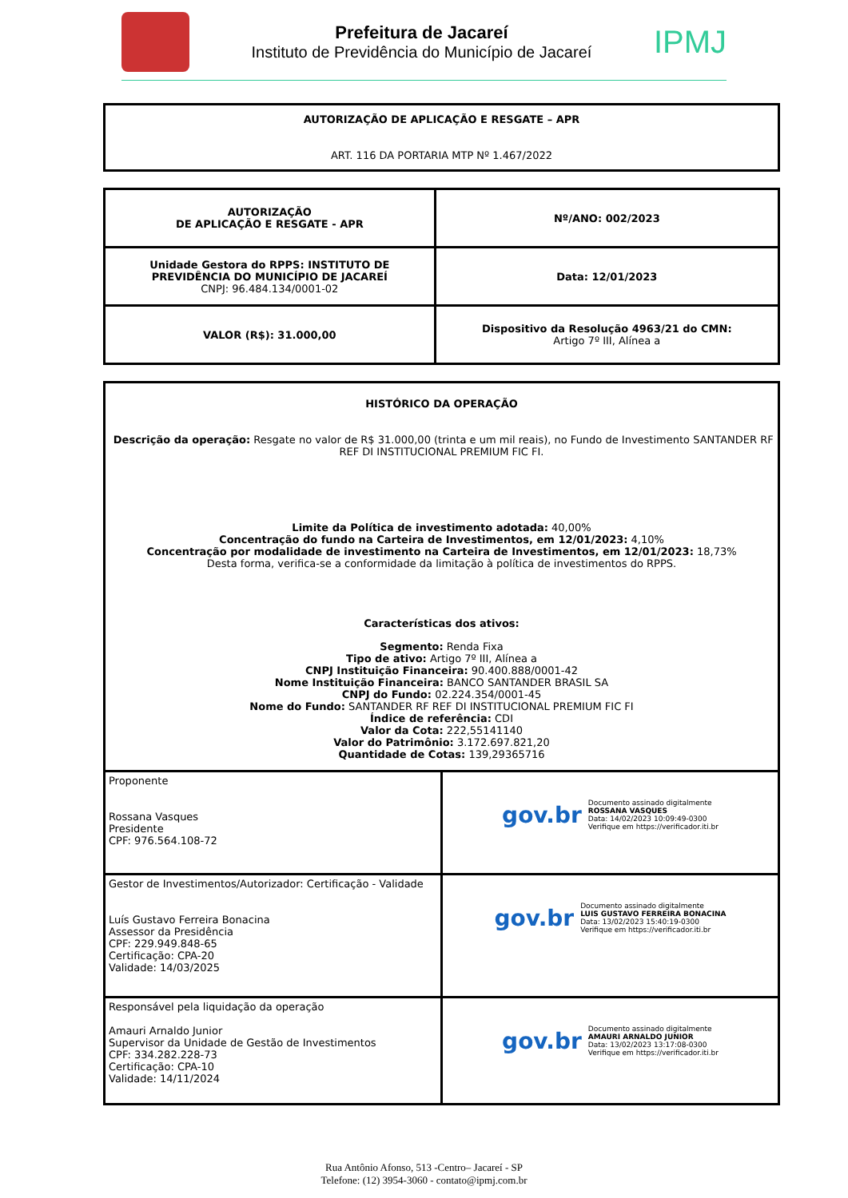Prefeitura de Jacareí
Instituto de Previdência do Município de Jacareí
IPMJ
| AUTORIZAÇÃO DE APLICAÇÃO E RESGATE – APR ART. 116 DA PORTARIA MTP Nº 1.467/2022 |
| AUTORIZAÇÃO DE APLICAÇÃO E RESGATE - APR | Nº/ANO: 002/2023 |
| Unidade Gestora do RPPS: INSTITUTO DE PREVIDÊNCIA DO MUNICÍPIO DE JACAREÍ CNPJ: 96.484.134/0001-02 | Data: 12/01/2023 |
| VALOR (R$): 31.000,00 | Dispositivo da Resolução 4963/21 do CMN: Artigo 7º III, Alínea a |
| HISTÓRICO DA OPERAÇÃO Descrição da operação: Resgate no valor de R$ 31.000,00 (trinta e um mil reais), no Fundo de Investimento SANTANDER RF REF DI INSTITUCIONAL PREMIUM FIC FI. Limite da Política de investimento adotada: 40,00% Concentração do fundo na Carteira de Investimentos, em 12/01/2023: 4,10% Concentração por modalidade de investimento na Carteira de Investimentos, em 12/01/2023: 18,73% Desta forma, verifica-se a conformidade da limitação à política de investimentos do RPPS. Características dos ativos: Segmento: Renda Fixa Tipo de ativo: Artigo 7º III, Alínea a CNPJ Instituição Financeira: 90.400.888/0001-42 Nome Instituição Financeira: BANCO SANTANDER BRASIL SA CNPJ do Fundo: 02.224.354/0001-45 Nome do Fundo: SANTANDER RF REF DI INSTITUCIONAL PREMIUM FIC FI Índice de referência: CDI Valor da Cota: 222,55141140 Valor do Patrimônio: 3.172.697.821,20 Quantidade de Cotas: 139,29365716 |
| Proponente Rossana Vasques Presidente CPF: 976.564.108-72 | gov.br Documento assinado digitalmente ROSSANA VASQUES Data: 14/02/2023 10:09:49-0300 Verifique em https://verificador.iti.br |
| Gestor de Investimentos/Autorizador: Certificação - Validade Luís Gustavo Ferreira Bonacina Assessor da Presidência CPF: 229.949.848-65 Certificação: CPA-20 Validade: 14/03/2025 | gov.br Documento assinado digitalmente LUIS GUSTAVO FERREIRA BONACINA Data: 13/02/2023 15:40:19-0300 Verifique em https://verificador.iti.br |
| Responsável pela liquidação da operação Amauri Arnaldo Junior Supervisor da Unidade de Gestão de Investimentos CPF: 334.282.228-73 Certificação: CPA-10 Validade: 14/11/2024 | gov.br Documento assinado digitalmente AMAURI ARNALDO JUNIOR Data: 13/02/2023 13:17:08-0300 Verifique em https://verificador.iti.br |
Rua Antônio Afonso, 513 -Centro– Jacareí - SP
Telefone: (12) 3954-3060 - contato@ipmj.com.br